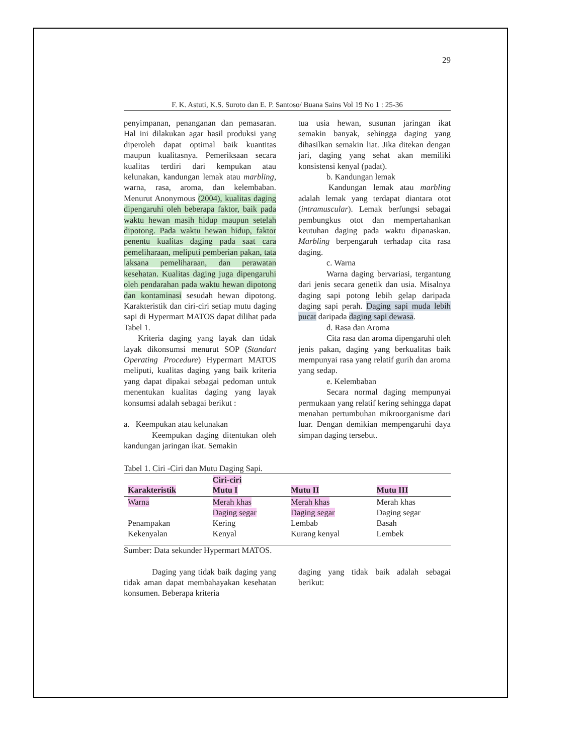29
F. K. Astuti, K.S. Suroto dan E. P. Santoso/ Buana Sains Vol 19 No 1 : 25-36
penyimpanan, penanganan dan pemasaran. Hal ini dilakukan agar hasil produksi yang diperoleh dapat optimal baik kuantitas maupun kualitasnya. Pemeriksaan secara kualitas terdiri dari kempukan atau kelunakan, kandungan lemak atau marbling, warna, rasa, aroma, dan kelembaban. Menurut Anonymous (2004), kualitas daging dipengaruhi oleh beberapa faktor, baik pada waktu hewan masih hidup maupun setelah dipotong. Pada waktu hewan hidup, faktor penentu kualitas daging pada saat cara pemeliharaan, meliputi pemberian pakan, tata laksana pemeliharaan, dan perawatan kesehatan. Kualitas daging juga dipengaruhi oleh pendarahan pada waktu hewan dipotong dan kontaminasi sesudah hewan dipotong. Karakteristik dan ciri-ciri setiap mutu daging sapi di Hypermart MATOS dapat dilihat pada Tabel 1.
Kriteria daging yang layak dan tidak layak dikonsumsi menurut SOP (Standart Operating Procedure) Hypermart MATOS meliputi, kualitas daging yang baik kriteria yang dapat dipakai sebagai pedoman untuk menentukan kualitas daging yang layak konsumsi adalah sebagai berikut :
a. Keempukan atau kelunakan
Keempukan daging ditentukan oleh kandungan jaringan ikat. Semakin
tua usia hewan, susunan jaringan ikat semakin banyak, sehingga daging yang dihasilkan semakin liat. Jika ditekan dengan jari, daging yang sehat akan memiliki konsistensi kenyal (padat).
b. Kandungan lemak
Kandungan lemak atau marbling adalah lemak yang terdapat diantara otot (intramuscular). Lemak berfungsi sebagai pembungkus otot dan mempertahankan keutuhan daging pada waktu dipanaskan. Marbling berpengaruh terhadap cita rasa daging.
c. Warna
Warna daging bervariasi, tergantung dari jenis secara genetik dan usia. Misalnya daging sapi potong lebih gelap daripada daging sapi perah. Daging sapi muda lebih pucat daripada daging sapi dewasa.
d. Rasa dan Aroma
Cita rasa dan aroma dipengaruhi oleh jenis pakan, daging yang berkualitas baik mempunyai rasa yang relatif gurih dan aroma yang sedap.
e. Kelembaban
Secara normal daging mempunyai permukaan yang relatif kering sehingga dapat menahan pertumbuhan mikroorganisme dari luar. Dengan demikian mempengaruhi daya simpan daging tersebut.
Tabel 1. Ciri -Ciri dan Mutu Daging Sapi.
| Karakteristik | Ciri-ciri Mutu I | Mutu II | Mutu III |
| --- | --- | --- | --- |
| Warna | Merah khas | Merah khas | Merah khas |
| | Daging segar | Daging segar | Daging segar |
| Penampakan | Kering | Lembab | Basah |
| Kekenyalan | Kenyal | Kurang kenyal | Lembek |
Sumber: Data sekunder Hypermart MATOS.
Daging yang tidak baik daging yang tidak aman dapat membahayakan kesehatan konsumen. Beberapa kriteria
daging yang tidak baik adalah sebagai berikut: